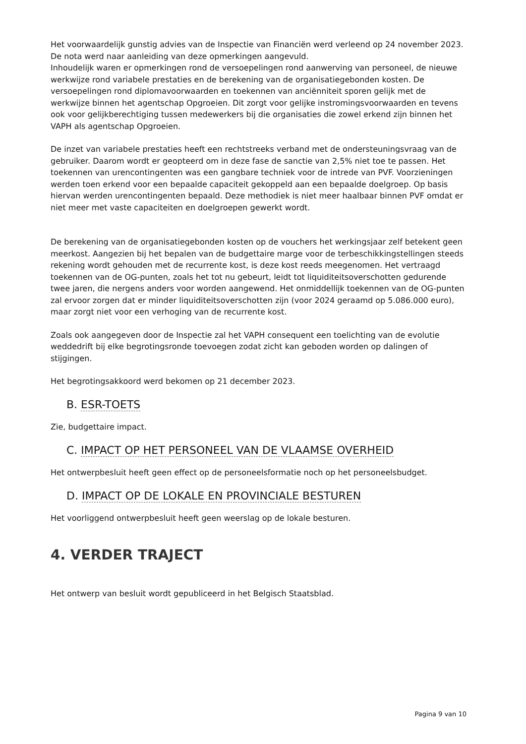Het voorwaardelijk gunstig advies van de Inspectie van Financiën werd verleend op 24 november 2023. De nota werd naar aanleiding van deze opmerkingen aangevuld.
Inhoudelijk waren er opmerkingen rond de versoepelingen rond aanwerving van personeel, de nieuwe werkwijze rond variabele prestaties en de berekening van de organisatiegebonden kosten. De versoepelingen rond diplomavoorwaarden en toekennen van anciënniteit sporen gelijk met de werkwijze binnen het agentschap Opgroeien. Dit zorgt voor gelijke instromingsvoorwaarden en tevens ook voor gelijkberechtiging tussen medewerkers bij die organisaties die zowel erkend zijn binnen het VAPH als agentschap Opgroeien.
De inzet van variabele prestaties heeft een rechtstreeks verband met de ondersteuningsvraag van de gebruiker. Daarom wordt er geopteerd om in deze fase de sanctie van 2,5% niet toe te passen. Het toekennen van urencontingenten was een gangbare techniek voor de intrede van PVF. Voorzieningen werden toen erkend voor een bepaalde capaciteit gekoppeld aan een bepaalde doelgroep. Op basis hiervan werden urencontingenten bepaald. Deze methodiek is niet meer haalbaar binnen PVF omdat er niet meer met vaste capaciteiten en doelgroepen gewerkt wordt.
De berekening van de organisatiegebonden kosten op de vouchers het werkingsjaar zelf betekent geen meerkost. Aangezien bij het bepalen van de budgettaire marge voor de terbeschikkingstellingen steeds rekening wordt gehouden met de recurrente kost, is deze kost reeds meegenomen. Het vertraagd toekennen van de OG-punten, zoals het tot nu gebeurt, leidt tot liquiditeitsoverschotten gedurende twee jaren, die nergens anders voor worden aangewend. Het onmiddellijk toekennen van de OG-punten zal ervoor zorgen dat er minder liquiditeitsoverschotten zijn (voor 2024 geraamd op 5.086.000 euro), maar zorgt niet voor een verhoging van de recurrente kost.
Zoals ook aangegeven door de Inspectie zal het VAPH consequent een toelichting van de evolutie weddedrift bij elke begrotingsronde toevoegen zodat zicht kan geboden worden op dalingen of stijgingen.
Het begrotingsakkoord werd bekomen op 21 december 2023.
B. ESR-TOETS
Zie, budgettaire impact.
C. IMPACT OP HET PERSONEEL VAN DE VLAAMSE OVERHEID
Het ontwerpbesluit heeft geen effect op de personeelsformatie noch op het personeelsbudget.
D. IMPACT OP DE LOKALE EN PROVINCIALE BESTUREN
Het voorliggend ontwerpbesluit heeft geen weerslag op de lokale besturen.
4. VERDER TRAJECT
Het ontwerp van besluit wordt gepubliceerd in het Belgisch Staatsblad.
Pagina 9 van 10